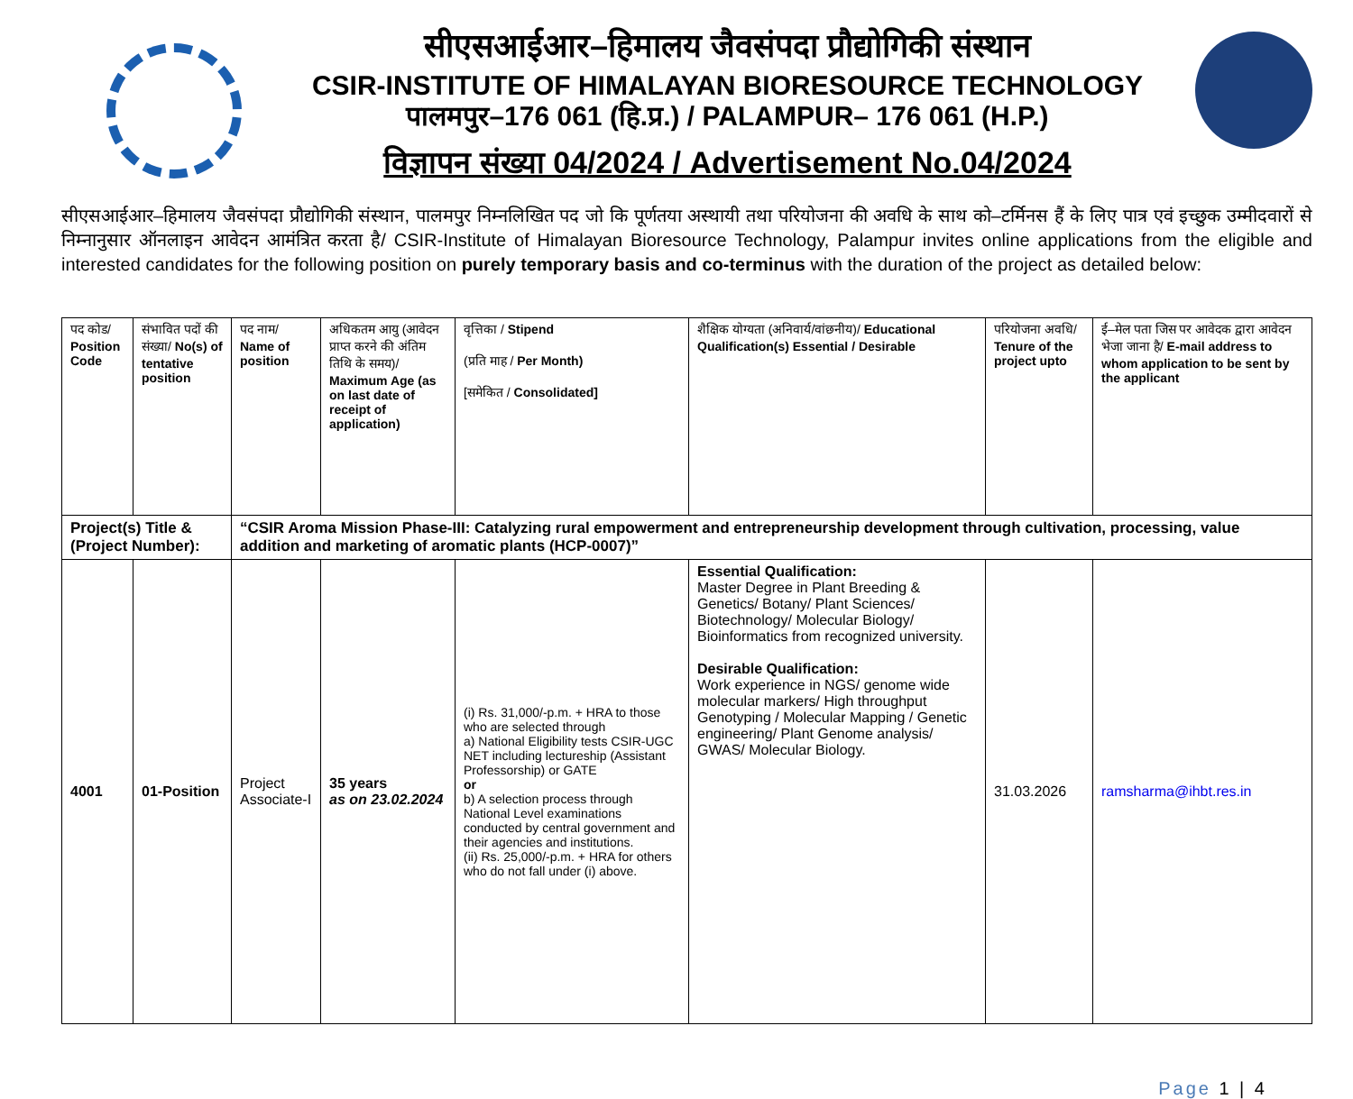सीएसआईआर–हिमालय जैवसंपदा प्रौद्योगिकी संस्थान
CSIR-INSTITUTE OF HIMALAYAN BIORESOURCE TECHNOLOGY
पालमपुर–176 061 (हि.प्र.) / PALAMPUR– 176 061 (H.P.)
विज्ञापन संख्या 04/2024 / Advertisement No.04/2024
सीएसआईआर–हिमालय जैवसंपदा प्रौद्योगिकी संस्थान, पालमपुर निम्नलिखित पद जो कि पूर्णतया अस्थायी तथा परियोजना की अवधि के साथ को–टर्मिनस हैं के लिए पात्र एवं इच्छुक उम्मीदवारों से निम्नानुसार ऑनलाइन आवेदन आमंत्रित करता है/ CSIR-Institute of Himalayan Bioresource Technology, Palampur invites online applications from the eligible and interested candidates for the following position on purely temporary basis and co-terminus with the duration of the project as detailed below:
| पद कोड/ Position Code | संभावित पदों की संख्या/ No(s) of tentative position | पद नाम/ Name of position | अधिकतम आयु (आवेदन प्राप्त करने की अंतिम तिथि के समय)/ Maximum Age (as on last date of receipt of application) | वृत्तिका / Stipend (प्रति माह / Per Month) [समेकित / Consolidated] | शैक्षिक योग्यता (अनिवार्य/वांछनीय)/ Educational Qualification(s) Essential / Desirable | परियोजना अवधि/ Tenure of the project upto | ई–मेल पता जिस पर आवेदक द्वारा आवेदन भेजा जाना है/ E-mail address to whom application to be sent by the applicant |
| --- | --- | --- | --- | --- | --- | --- | --- |
| Project(s) Title & (Project Number): | | “CSIR Aroma Mission Phase-III: Catalyzing rural empowerment and entrepreneurship development through cultivation, processing, value addition and marketing of aromatic plants (HCP-0007)” | | | | | |
| 4001 | 01-Position | Project Associate-I | 35 years as on 23.02.2024 | (i) Rs. 31,000/-p.m. + HRA to those who are selected through a) National Eligibility tests CSIR-UGC NET including lectureship (Assistant Professorship) or GATE or b) A selection process through National Level examinations conducted by central government and their agencies and institutions. (ii) Rs. 25,000/-p.m. + HRA for others who do not fall under (i) above. | Essential Qualification: Master Degree in Plant Breeding & Genetics/ Botany/ Plant Sciences/ Biotechnology/ Molecular Biology/ Bioinformatics from recognized university. Desirable Qualification: Work experience in NGS/ genome wide molecular markers/ High throughput Genotyping / Molecular Mapping / Genetic engineering/ Plant Genome analysis/ GWAS/ Molecular Biology. | 31.03.2026 | ramsharma@ihbt.res.in |
Page 1 | 4